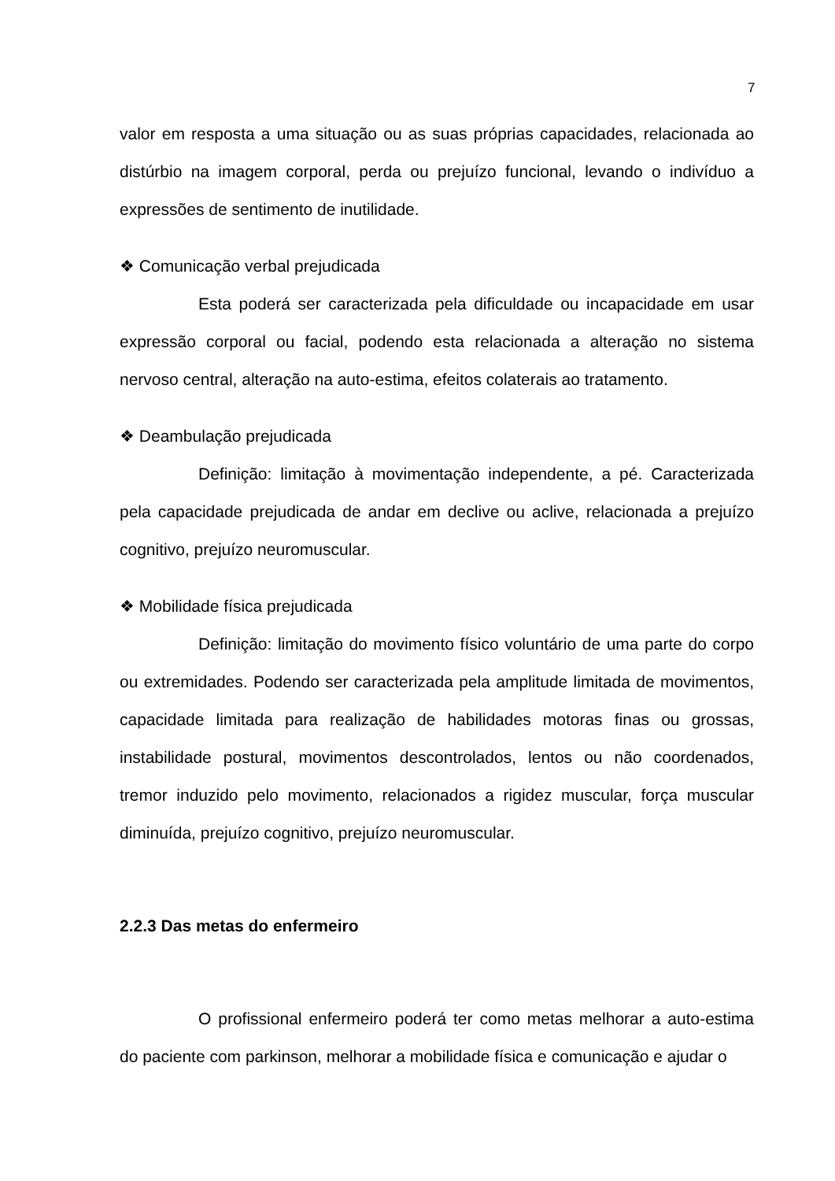7
valor em resposta a uma situação ou as suas próprias capacidades, relacionada ao distúrbio na imagem corporal, perda ou prejuízo funcional, levando o indivíduo a expressões de sentimento de inutilidade.
❖ Comunicação verbal prejudicada
Esta poderá ser caracterizada pela dificuldade ou incapacidade em usar expressão corporal ou facial, podendo esta relacionada a alteração no sistema nervoso central, alteração na auto-estima, efeitos colaterais ao tratamento.
❖ Deambulação prejudicada
Definição: limitação à movimentação independente, a pé. Caracterizada pela capacidade prejudicada de andar em declive ou aclive, relacionada a prejuízo cognitivo, prejuízo neuromuscular.
❖ Mobilidade física prejudicada
Definição: limitação do movimento físico voluntário de uma parte do corpo ou extremidades. Podendo ser caracterizada pela amplitude limitada de movimentos, capacidade limitada para realização de habilidades motoras finas ou grossas, instabilidade postural, movimentos descontrolados, lentos ou não coordenados, tremor induzido pelo movimento, relacionados a rigidez muscular, força muscular diminuída, prejuízo cognitivo, prejuízo neuromuscular.
2.2.3 Das metas do enfermeiro
O profissional enfermeiro poderá ter como metas melhorar a auto-estima do paciente com parkinson, melhorar a mobilidade física e comunicação e ajudar o